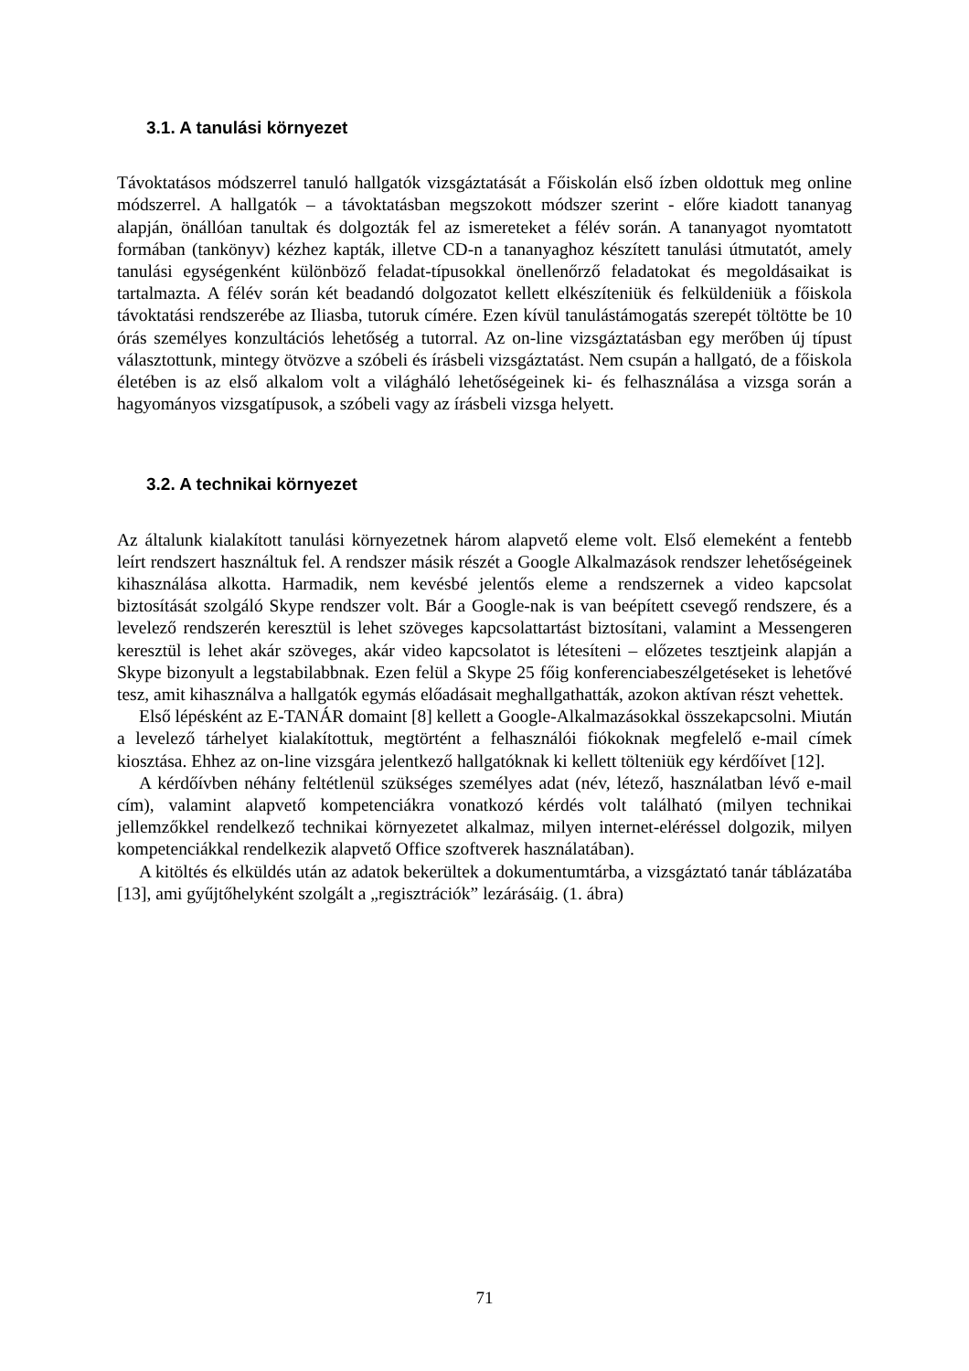3.1. A tanulási környezet
Távoktatásos módszerrel tanuló hallgatók vizsgáztatását a Főiskolán első ízben oldottuk meg online módszerrel. A hallgatók – a távoktatásban megszokott módszer szerint - előre kiadott tananyag alapján, önállóan tanultak és dolgozták fel az ismereteket a félév során. A tananyagot nyomtatott formában (tankönyv) kézhez kapták, illetve CD-n a tananyaghoz készített tanulási útmutatót, amely tanulási egységenként különböző feladat-típusokkal önellenőrző feladatokat és megoldásaikat is tartalmazta. A félév során két beadandó dolgozatot kellett elkészíteniük és felküldeniük a főiskola távoktatási rendszerébe az Iliasba, tutoruk címére. Ezen kívül tanulástámogatás szerepét töltötte be 10 órás személyes konzultációs lehetőség a tutorral. Az on-line vizsgáztatásban egy merőben új típust választottunk, mintegy ötvözve a szóbeli és írásbeli vizsgáztatást. Nem csupán a hallgató, de a főiskola életében is az első alkalom volt a világháló lehetőségeinek ki- és felhasználása a vizsga során a hagyományos vizsgatípusok, a szóbeli vagy az írásbeli vizsga helyett.
3.2. A technikai környezet
Az általunk kialakított tanulási környezetnek három alapvető eleme volt. Első elemeként a fentebb leírt rendszert használtuk fel. A rendszer másik részét a Google Alkalmazások rendszer lehetőségeinek kihasználása alkotta. Harmadik, nem kevésbé jelentős eleme a rendszernek a video kapcsolat biztosítását szolgáló Skype rendszer volt. Bár a Google-nak is van beépített csevegő rendszere, és a levelező rendszerén keresztül is lehet szöveges kapcsolattartást biztosítani, valamint a Messengeren keresztül is lehet akár szöveges, akár video kapcsolatot is létesíteni – előzetes tesztjeink alapján a Skype bizonyult a legstabilabbnak. Ezen felül a Skype 25 főig konferenciabeszélgetéseket is lehetővé tesz, amit kihasználva a hallgatók egymás előadásait meghallgathatták, azokon aktívan részt vehettek.
Első lépésként az E-TANÁR domaint [8] kellett a Google-Alkalmazásokkal összekapcsolni. Miután a levelező tárhelyet kialakítottuk, megtörtént a felhasználói fiókoknak megfelelő e-mail címek kiosztása. Ehhez az on-line vizsgára jelentkező hallgatóknak ki kellett tölteniük egy kérdőívet [12].
A kérdőívben néhány feltétlenül szükséges személyes adat (név, létező, használatban lévő e-mail cím), valamint alapvető kompetenciákra vonatkozó kérdés volt található (milyen technikai jellemzőkkel rendelkező technikai környezetet alkalmaz, milyen internet-eléréssel dolgozik, milyen kompetenciákkal rendelkezik alapvető Office szoftverek használatában).
A kitöltés és elküldés után az adatok bekerültek a dokumentumtárba, a vizsgáztató tanár táblázatába [13], ami gyűjtőhelyként szolgált a „regisztrációk” lezárásáig. (1. ábra)
71